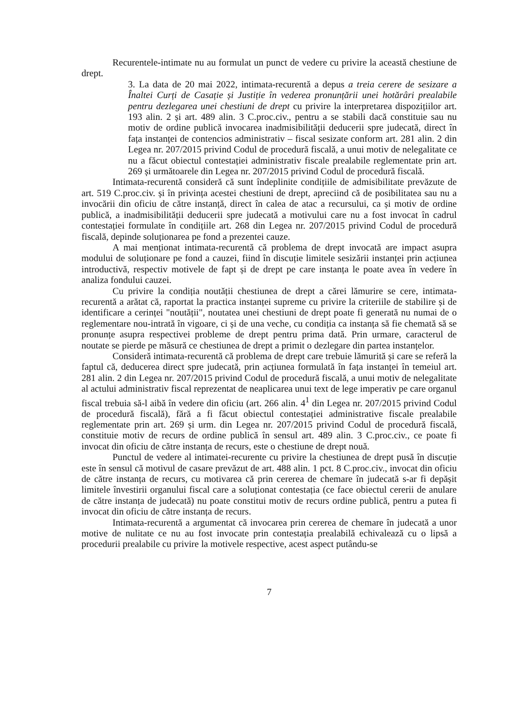Recurentele-intimate nu au formulat un punct de vedere cu privire la această chestiune de drept.
3. La data de 20 mai 2022, intimata-recurentă a depus a treia cerere de sesizare a Înaltei Curți de Casație și Justiție în vederea pronunțării unei hotărâri prealabile pentru dezlegarea unei chestiuni de drept cu privire la interpretarea dispozițiilor art. 193 alin. 2 și art. 489 alin. 3 C.proc.civ., pentru a se stabili dacă constituie sau nu motiv de ordine publică invocarea inadmisibilității deducerii spre judecată, direct în fața instanței de contencios administrativ – fiscal sesizate conform art. 281 alin. 2 din Legea nr. 207/2015 privind Codul de procedură fiscală, a unui motiv de nelegalitate ce nu a făcut obiectul contestației administrativ fiscale prealabile reglementate prin art. 269 și următoarele din Legea nr. 207/2015 privind Codul de procedură fiscală.
Intimata-recurentă consideră că sunt îndeplinite condițiile de admisibilitate prevăzute de art. 519 C.proc.civ. și în privința acestei chestiuni de drept, apreciind că de posibilitatea sau nu a invocării din oficiu de către instanță, direct în calea de atac a recursului, ca și motiv de ordine publică, a inadmisibilității deducerii spre judecată a motivului care nu a fost invocat în cadrul contestației formulate în condițiile art. 268 din Legea nr. 207/2015 privind Codul de procedură fiscală, depinde soluționarea pe fond a prezentei cauze.
A mai menționat intimata-recurentă că problema de drept invocată are impact asupra modului de soluționare pe fond a cauzei, fiind în discuție limitele sesizării instanței prin acțiunea introductivă, respectiv motivele de fapt și de drept pe care instanța le poate avea în vedere în analiza fondului cauzei.
Cu privire la condiția noutății chestiunea de drept a cărei lămurire se cere, intimata-recurentă a arătat că, raportat la practica instanței supreme cu privire la criteriile de stabilire și de identificare a cerinței "noutății", noutatea unei chestiuni de drept poate fi generată nu numai de o reglementare nou-intrată în vigoare, ci și de una veche, cu condiția ca instanța să fie chemată să se pronunțe asupra respectivei probleme de drept pentru prima dată. Prin urmare, caracterul de noutate se pierde pe măsură ce chestiunea de drept a primit o dezlegare din partea instanțelor.
Consideră intimata-recurentă că problema de drept care trebuie lămurită și care se referă la faptul că, deducerea direct spre judecată, prin acțiunea formulată în fața instanței în temeiul art. 281 alin. 2 din Legea nr. 207/2015 privind Codul de procedură fiscală, a unui motiv de nelegalitate al actului administrativ fiscal reprezentat de neaplicarea unui text de lege imperativ pe care organul fiscal trebuia să-l aibă în vedere din oficiu (art. 266 alin. 4<sup>1</sup> din Legea nr. 207/2015 privind Codul de procedură fiscală), fără a fi făcut obiectul contestației administrative fiscale prealabile reglementate prin art. 269 și urm. din Legea nr. 207/2015 privind Codul de procedură fiscală, constituie motiv de recurs de ordine publică în sensul art. 489 alin. 3 C.proc.civ., ce poate fi invocat din oficiu de către instanța de recurs, este o chestiune de drept nouă.
Punctul de vedere al intimatei-recurente cu privire la chestiunea de drept pusă în discuție este în sensul că motivul de casare prevăzut de art. 488 alin. 1 pct. 8 C.proc.civ., invocat din oficiu de către instanța de recurs, cu motivarea că prin cererea de chemare în judecată s-ar fi depășit limitele învestirii organului fiscal care a soluționat contestația (ce face obiectul cererii de anulare de către instanța de judecată) nu poate constitui motiv de recurs ordine publică, pentru a putea fi invocat din oficiu de către instanța de recurs.
Intimata-recurentă a argumentat că invocarea prin cererea de chemare în judecată a unor motive de nulitate ce nu au fost invocate prin contestația prealabilă echivalează cu o lipsă a procedurii prealabile cu privire la motivele respective, acest aspect putându-se
7